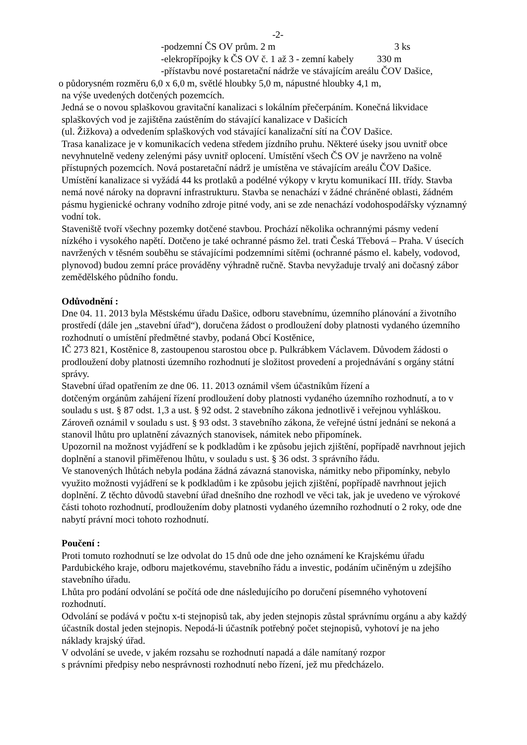-2-
-podzemní ČS OV prům. 2 m 3 ks
-elekropřípojky k ČS OV č. 1 až 3 - zemní kabely 330 m
-přístavbu nové postaretační nádrže ve stávajícím areálu ČOV Dašice,
o půdorysném rozměru 6,0 x 6,0 m, světlé hloubky 5,0 m, nápustné hloubky 4,1 m,
na výše uvedených dotčených pozemcích.
Jedná se o novou splaškovou gravitační kanalizaci s lokálním přečerpáním. Konečná likvidace splaškových vod je zajištěna zaústěním do stávající kanalizace v Dašicích
(ul. Žižkova) a odvedením splaškových vod stávající kanalizační sítí na ČOV Dašice.
Trasa kanalizace je v komunikacích vedena středem jízdního pruhu. Některé úseky jsou uvnitř obce nevyhnutelně vedeny zelenými pásy uvnitř oplocení. Umístění všech ČS OV je navrženo na volně přístupných pozemcích. Nová postaretační nádrž je umístěna ve stávajícím areálu ČOV Dašice. Umístění kanalizace si vyžádá 44 ks protlaků a podélné výkopy v krytu komunikací III. třídy. Stavba nemá nové nároky na dopravní infrastrukturu. Stavba se nenachází v žádné chráněné oblasti, žádném pásmu hygienické ochrany vodního zdroje pitné vody, ani se zde nenachází vodohospodářsky významný vodní tok.
Staveniště tvoří všechny pozemky dotčené stavbou. Prochází několika ochrannými pásmy vedení nízkého i vysokého napětí. Dotčeno je také ochranné pásmo žel. trati Česká Třebová – Praha. V úsecích navržených v těsném souběhu se stávajícími podzemními sítěmi (ochranné pásmo el. kabely, vodovod, plynovod) budou zemní práce prováděny výhradně ručně. Stavba nevyžaduje trvalý ani dočasný zábor zemědělského půdního fondu.
Odůvodnění :
Dne 04. 11. 2013 byla Městskému úřadu Dašice, odboru stavebnímu, územního plánování a životního prostředí (dále jen „stavební úřad“), doručena žádost o prodloužení doby platnosti vydaného územního rozhodnutí o umístění předmětné stavby, podaná Obcí Kostěnice,
IČ 273 821, Kostěnice 8, zastoupenou starostou obce p. Pulkrábkem Václavem. Důvodem žádosti o prodloužení doby platnosti územního rozhodnutí je složitost provedení a projednávání s orgány státní správy.
Stavební úřad opatřením ze dne 06. 11. 2013 oznámil všem účastníkům řízení a
dotčeným orgánům zahájení řízení prodloužení doby platnosti vydaného územního rozhodnutí, a to v souladu s ust. § 87 odst. 1,3 a ust. § 92 odst. 2 stavebního zákona jednotlivě i veřejnou vyhláškou. Zároveň oznámil v souladu s ust. § 93 odst. 3 stavebního zákona, že veřejné ústní jednání se nekoná a stanovil lhůtu pro uplatnění závazných stanovisek, námitek nebo připomínek.
Upozornil na možnost vyjádření se k podkladům i ke způsobu jejich zjištění, popřípadě navrhnout jejich doplnění a stanovil přiměřenou lhůtu, v souladu s ust. § 36 odst. 3 správního řádu.
Ve stanovených lhůtách nebyla podána žádná závazná stanoviska, námitky nebo připomínky, nebylo využito možnosti vyjádření se k podkladům i ke způsobu jejich zjištění, popřípadě navrhnout jejich doplnění. Z těchto důvodů stavební úřad dnešního dne rozhodl ve věci tak, jak je uvedeno ve výrokové části tohoto rozhodnutí, prodloužením doby platnosti vydaného územního rozhodnutí o 2 roky, ode dne nabytí právní moci tohoto rozhodnutí.
Poučení :
Proti tomuto rozhodnutí se lze odvolat do 15 dnů ode dne jeho oznámení ke Krajskému úřadu Pardubického kraje, odboru majetkovému, stavebního řádu a investic, podáním učiněným u zdejšího stavebního úřadu.
Lhůta pro podání odvolání se počítá ode dne následujícího po doručení písemného vyhotovení rozhodnutí.
Odvolání se podává v počtu x-ti stejnopisů tak, aby jeden stejnopis zůstal správnímu orgánu a aby každý účastník dostal jeden stejnopis. Nepodá-li účastník potřebný počet stejnopisů, vyhotoví je na jeho náklady krajský úřad.
V odvolání se uvede, v jakém rozsahu se rozhodnutí napadá a dále namítaný rozpor
s právními předpisy nebo nesprávnosti rozhodnutí nebo řízení, jež mu předcházelo.